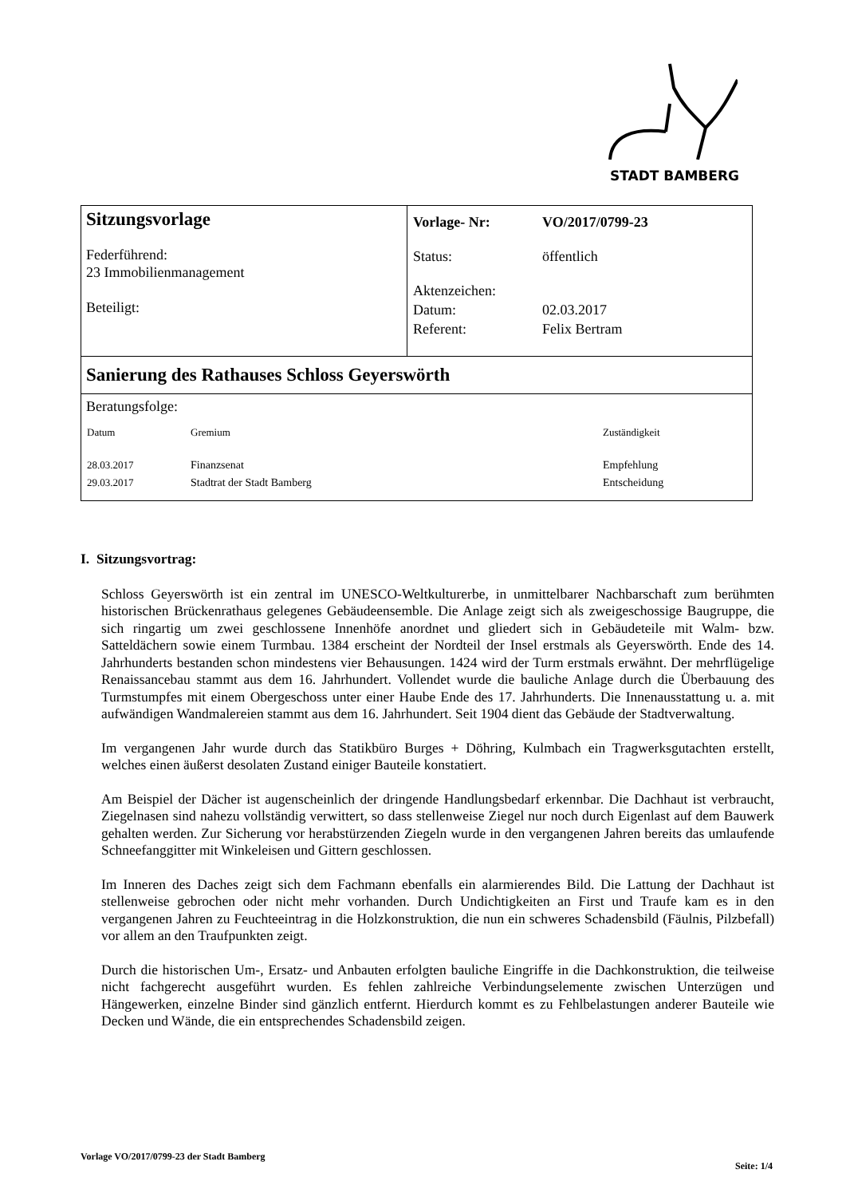STADT BAMBERG
| Sitzungsvorlage Federführend: 23 Immobilienmanagement Beteiligt: | / Vorlage- Nr: / VO/2017/0799-23 / / Status: / öffentlich / / Aktenzeichen: / / / Datum: / 02.03.2017 / / Referent: / Felix Bertram / |
| Sanierung des Rathauses Schloss Geyerswörth | |
| Beratungsfolge: / Datum / Gremium / Zuständigkeit / / 28.03.2017 29.03.2017 / Finanzsenat Stadtrat der Stadt Bamberg / Empfehlung Entscheidung / | |
I. Sitzungsvortrag:
Schloss Geyerswörth ist ein zentral im UNESCO-Weltkulturerbe, in unmittelbarer Nachbarschaft zum berühmten historischen Brückenrathaus gelegenes Gebäudeensemble. Die Anlage zeigt sich als zweigeschossige Baugruppe, die sich ringartig um zwei geschlossene Innenhöfe anordnet und gliedert sich in Gebäudeteile mit Walm- bzw. Satteldächern sowie einem Turmbau. 1384 erscheint der Nordteil der Insel erstmals als Geyerswörth. Ende des 14. Jahrhunderts bestanden schon mindestens vier Behausungen. 1424 wird der Turm erstmals erwähnt. Der mehrflügelige Renaissancebau stammt aus dem 16. Jahrhundert. Vollendet wurde die bauliche Anlage durch die Überbauung des Turmstumpfes mit einem Obergeschoss unter einer Haube Ende des 17. Jahrhunderts. Die Innenausstattung u. a. mit aufwändigen Wandmalereien stammt aus dem 16. Jahrhundert. Seit 1904 dient das Gebäude der Stadtverwaltung.
Im vergangenen Jahr wurde durch das Statikbüro Burges + Döhring, Kulmbach ein Tragwerksgutachten erstellt, welches einen äußerst desolaten Zustand einiger Bauteile konstatiert.
Am Beispiel der Dächer ist augenscheinlich der dringende Handlungsbedarf erkennbar. Die Dachhaut ist verbraucht, Ziegelnasen sind nahezu vollständig verwittert, so dass stellenweise Ziegel nur noch durch Eigenlast auf dem Bauwerk gehalten werden. Zur Sicherung vor herabstürzenden Ziegeln wurde in den vergangenen Jahren bereits das umlaufende Schneefanggitter mit Winkeleisen und Gittern geschlossen.
Im Inneren des Daches zeigt sich dem Fachmann ebenfalls ein alarmierendes Bild. Die Lattung der Dachhaut ist stellenweise gebrochen oder nicht mehr vorhanden. Durch Undichtigkeiten an First und Traufe kam es in den vergangenen Jahren zu Feuchteeintrag in die Holzkonstruktion, die nun ein schweres Schadensbild (Fäulnis, Pilzbefall) vor allem an den Traufpunkten zeigt.
Durch die historischen Um-, Ersatz- und Anbauten erfolgten bauliche Eingriffe in die Dachkonstruktion, die teilweise nicht fachgerecht ausgeführt wurden. Es fehlen zahlreiche Verbindungselemente zwischen Unterzügen und Hängewerken, einzelne Binder sind gänzlich entfernt. Hierdurch kommt es zu Fehlbelastungen anderer Bauteile wie Decken und Wände, die ein entsprechendes Schadensbild zeigen.
Vorlage VO/2017/0799-23 der Stadt Bamberg Seite: 1/4